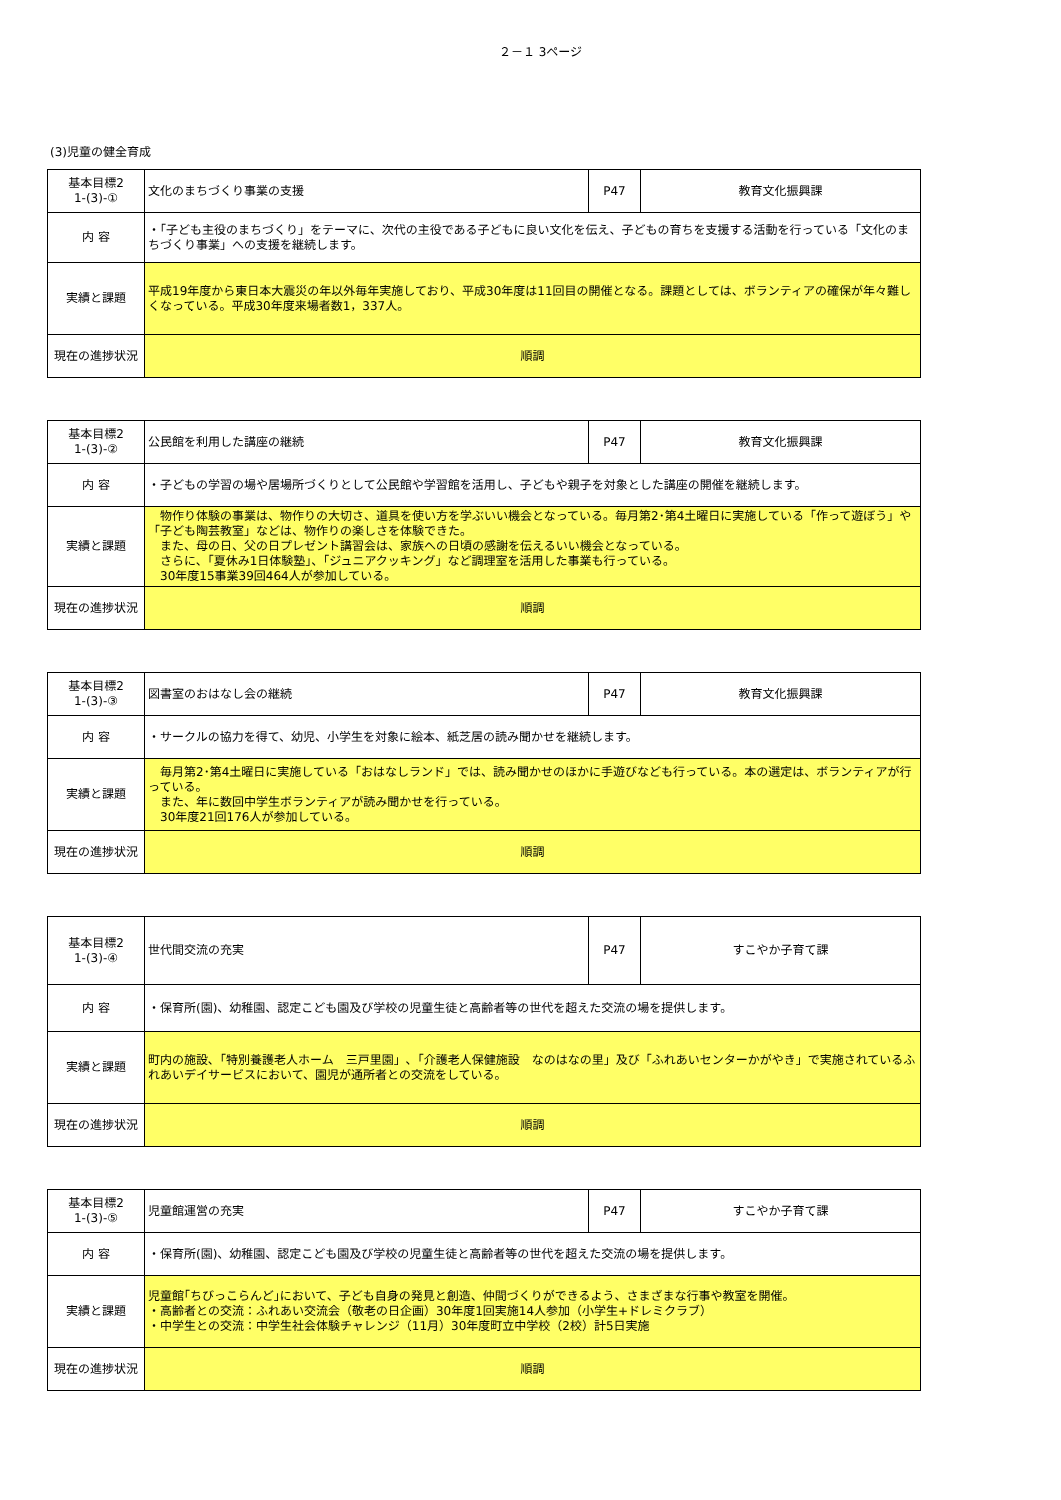２－１ 3ページ
(3)児童の健全育成
| 基本目標2 1-(3)-① | 文化のまちづくり事業の支援 | P47 | 教育文化振興課 |
| 内 容 | ・「子ども主役のまちづくり」をテーマに、次代の主役である子どもに良い文化を伝え、子どもの育ちを支援する活動を行っている「文化のまちづくり事業」への支援を継続します。 | | |
| 実績と課題 | 平成19年度から東日本大震災の年以外毎年実施しており、平成30年度は11回目の開催となる。課題としては、ボランティアの確保が年々難しくなっている。平成30年度来場者数1，337人。 | | |
| 現在の進捗状況 | 順調 | | |
| 基本目標2 1-(3)-② | 公民館を利用した講座の継続 | P47 | 教育文化振興課 |
| 内 容 | ・子どもの学習の場や居場所づくりとして公民館や学習館を活用し、子どもや親子を対象とした講座の開催を継続します。 | | |
| 実績と課題 | 物作り体験の事業は、物作りの大切さ、道具を使い方を学ぶいい機会となっている。毎月第2･第4土曜日に実施している「作って遊ぼう」や「子ども陶芸教室」などは、物作りの楽しさを体験できた。 また、母の日、父の日プレゼント講習会は、家族への日頃の感謝を伝えるいい機会となっている。 さらに、「夏休み1日体験塾」、「ジュニアクッキング」など調理室を活用した事業も行っている。 30年度15事業39回464人が参加している。 | | |
| 現在の進捗状況 | 順調 | | |
| 基本目標2 1-(3)-③ | 図書室のおはなし会の継続 | P47 | 教育文化振興課 |
| 内 容 | ・サークルの協力を得て、幼児、小学生を対象に絵本、紙芝居の読み聞かせを継続します。 | | |
| 実績と課題 | 毎月第2･第4土曜日に実施している「おはなしランド」では、読み聞かせのほかに手遊びなども行っている。本の選定は、ボランティアが行っている。 また、年に数回中学生ボランティアが読み聞かせを行っている。 30年度21回176人が参加している。 | | |
| 現在の進捗状況 | 順調 | | |
| 基本目標2 1-(3)-④ | 世代間交流の充実 | P47 | すこやか子育て課 |
| 内 容 | ・保育所(園)、幼稚園、認定こども園及び学校の児童生徒と高齢者等の世代を超えた交流の場を提供します。 | | |
| 実績と課題 | 町内の施設､「特別養護老人ホーム 三戸里園」､「介護老人保健施設 なのはなの里」及び「ふれあいセンターかがやき」で実施されているふれあいデイサービスにおいて、園児が通所者との交流をしている。 | | |
| 現在の進捗状況 | 順調 | | |
| 基本目標2 1-(3)-⑤ | 児童館運営の充実 | P47 | すこやか子育て課 |
| 内 容 | ・保育所(園)、幼稚園、認定こども園及び学校の児童生徒と高齢者等の世代を超えた交流の場を提供します。 | | |
| 実績と課題 | 児童館｢ちびっこらんど｣において、子ども自身の発見と創造、仲間づくりができるよう、さまざまな行事や教室を開催。 ・高齢者との交流：ふれあい交流会（敬老の日企画）30年度1回実施14人参加（小学生+ドレミクラブ） ・中学生との交流：中学生社会体験チャレンジ（11月）30年度町立中学校（2校）計5日実施 | | |
| 現在の進捗状況 | 順調 | | |